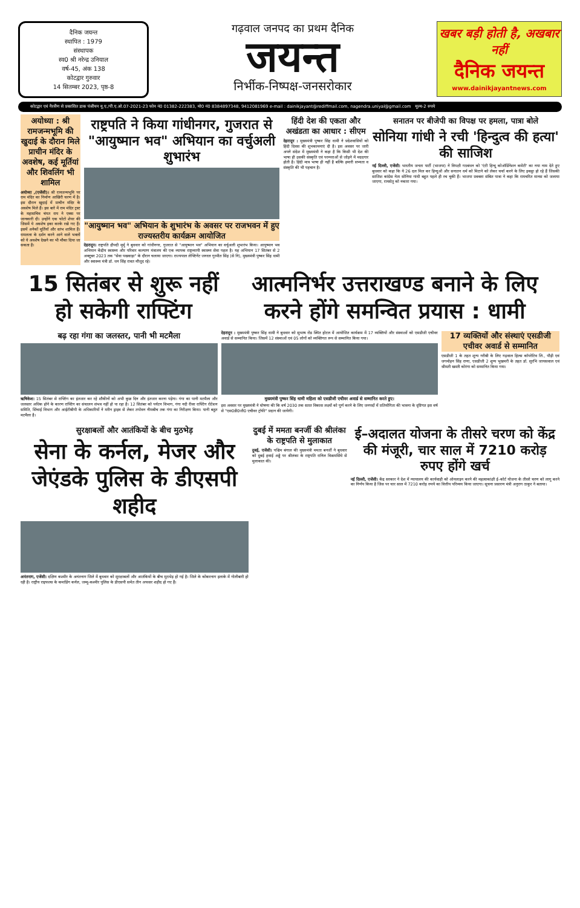दैनिक जयन्त
स्थापित : 1979
संस्थापक
स्व0 श्री नरेन्द्र उनियाल
वर्ष-45, अंक 138
कोटद्वार गुरुवार
14 सितम्बर 2023, पृष्ठ-8
गढ़वाल जनपद का प्रथम दैनिक
जयन्त
निर्भीक-निष्पक्ष-जनसरोकार
खबर बड़ी होती है, अखबार नहीं
दैनिक जयन्त
www.dainikjayantnews.com
कोटद्वार एवं गैरसैंण से प्रकाशित डाक पंजीयन यू.ए./पी.ए.ओ.07-2021-23 फोन नं0 01382-222383, मो0 नं0 8384897348, 9412081969 e-mail : dainikjayant@rediffmail.com, nagendra.uniyal@gmail.com मूल्य-2 रुपये
अयोध्या : श्री रामजन्मभूमि की खुदाई के दौरान मिले प्राचीन मंदिर के अवशेष, कई मूर्तियां और शिवलिंग भी शामिल
अयोध्या ,(एजेंसी)। श्री रामजन्मभूमि पर राम मंदिर का निर्माण आखिरी चरण में है। इस दौरान खुदाई में प्राचीन मंदिर के अवशेष मिले हैं। इस बारे में राम मंदिर ट्रस्ट के महासचिव चंपत राय ने एक्स पर जानकारी दी। उन्होंने एक फोटो शेयर की जिसमें ये अवशेष इका करके रखे गए हैं। इसमें अनेकों मूर्तियाँ और स्तंभ शामिल हैं। रामलला के दर्शन करने आने वाले भक्तों को ये अवशेष देखने का भी मौका दिया जा सकता है।
राष्ट्रपति ने किया गांधीनगर, गुजरात से "आयुष्मान भव" अभियान का वर्चुअली शुभारंभ
"आयुष्मान भव" अभियान के शुभारंभ के अवसर पर राजभवन में हुए राज्यस्तरीय कार्यक्रम आयोजित
देहरादून। राष्ट्रपति द्रौपदी मुर्मु ने बुधवार को गांधीनगर, गुजरात से "आयुष्मान भव" अभियान का वर्चुअली शुभारंभ किया। आयुष्मान भव अभियान केंद्रीय स्वास्थ्य और परिवार कल्याण मंत्रालय की एक व्यापक राष्ट्रव्यापी स्वास्थ्य सेवा पहल है। यह अभियान 17 सितंबर से 2 अक्टूबर 2023 तक "सेवा पखवाड़ा" के दौरान चलाया जाएगा। राज्यपाल लेफ्टिनेंट जनरल गुरमीत सिंह (से नि), मुख्यमंत्री पुष्कर सिंह धामी और स्वास्थ्य मंत्री डॉ. धन सिंह रावत मौजूद रहे।
हिंदी देश की एकता और अखंडता का आधार : सीएम
देहरादून : मुख्यमंत्री पुष्कर सिंह धामी ने प्रदेशवासियों को हिंदी दिवस की शुभकामनाएं दी है। इस अवसर पर जारी अपने संदेश में मुख्यमंत्री ने कहा है कि किसी भी देश की भाषा ही उसकी संस्कृति एवं परम्पराओं से जोड़ने में मददगार होती है। हिंदी मात्र भाषा ही नहीं है बल्कि हमारी सभ्यता व संस्कृति की भी पहचान है।
सनातन पर बीजेपी का विपक्ष पर हमला, पात्रा बोले
सोनिया गांधी ने रची 'हिन्दुत्व की हत्या' की साजिश
नई दिल्ली, एजेंसी। भारतीय जनता पार्टी (भाजपा) ने विपक्षी गठबंधन को 'एंटी हिन्दू कोऑर्डिनेशन कमेटी' का नया नाम देते हुए बुधवार को कहा कि ये 26 दल मिल कर हिन्दुओं और सनातन धर्म को मिटाने को लेकर चर्चा करने के लिए इकट्ठा हो रहे हैं जिसकी साजिश कांग्रेस नेता सोनिया गांधी बहुत पहले ही रच चुकी हैं। भाजपा प्रवक्ता संबित पात्रा ने कहा कि रामचरित मानस को जलाया जाएगा, रामसेतु को नकारा गया।
15 सितंबर से शुरू नहीं हो सकेगी राफ्टिंग
आत्मनिर्भर उत्तराखण्ड बनाने के लिए करने होंगे समन्वित प्रयास : धामी
बढ़ रहा गंगा का जलस्तर, पानी भी मटमैला
ऋषिकेश। 15 सितंबर से राफ्टिंग का इंतजार कर रहे शौकीनों को अभी कुछ दिन और इंतजार करना पड़ेगा। गंगा का पानी मटमैला और जलस्तर अधिक होने के कारण राफ्टिंग का संचालन संभव नहीं हो पा रहा है। 12 सितंबर को पर्यटन विभाग, गंगा नदी रीवर राफ्टिंग रोटेशन समिति, सिंचाई विभाग और आईटीबीपी के अधिकारियों ने मरीन ड्राइव से लेकर तपोवन नीमबीच तक गंगा का निरीक्षण किया। पानी बहुत मटमैला है।
देहरादून : मुख्यमंत्री पुष्कर सिंह धामी ने बुधवार को सुभाष रोड स्थित होटल में आयोजित कार्यक्रम में 17 व्यक्तियों और संस्थाओं को एसडीजी एचीवर अवार्ड से सम्मानित किया। जिसमें 12 संस्थाओं एवं 05 लोगों को व्यक्तिगत रूप से सम्मानित किया गया।
मुख्यमंत्री पुष्कर सिंह धामी महिला को एसडीजी एचीवर अवार्ड से सम्मानित करते हुए।
इस अवसर पर मुख्यमंत्री ने घोषणा की कि वर्ष 2030 तक सतत विकास लक्ष्यों को पूर्ण करने के लिए जनपदों में प्रतियोगिता की भावना के दृष्टिगत इस वर्ष से "एस0डी0जी0 एचीवर ट्रॉफी" प्रदान की जायेगी।
17 व्यक्तियों और संस्थाएं एसडीजी एचीवर अवार्ड से सम्मानित
एसडीजी 1 के तहत शून्य गरीबी के लिए गढ़वाल हिल्स कॉपरेटिव लि., पौड़ी एवं जगमोहन सिंह राणा, एसडीजी 2 शून्य भुखमरी के तहत डॉ. सुरभि जायसवाल एवं श्रीमती खस्ती कोरंगा को सम्मानित किया गया।
सुरक्षाबलों और आतंकियों के बीच मुठभेड़
सेना के कर्नल, मेजर और जेएंडके पुलिस के डीएसपी शहीद
अनंतनाग, एजेंसी। दक्षिण कश्मीर के अनंतनाग जिले में बुधवार को सुरक्षाबलों और आतंकियों के बीच मुठभेड़ हो गई है। जिले के कोकरनाग इलाके में गोलीबारी हो रही है। राष्ट्रीय राइफल्स के कमांडिंग कर्नल, जम्मू-कश्मीर पुलिस के डीएसपी समेत तीन अफसर शहीद हो गए हैं।
दुबई में ममता बनर्जी की श्रीलंका के राष्ट्रपति से मुलाकात
दुबई, एजेंसी। पश्चिम बंगाल की मुख्यमंत्री ममता बनर्जी ने बुधवार को दुबई हवाई अड्डे पर श्रीलंका के राष्ट्रपति रानिल विक्रमसिंघे से मुलाकात की।
ई–अदालत योजना के तीसरे चरण को केंद्र की मंजूरी, चार साल में 7210 करोड़ रुपए होंगे खर्च
नई दिल्ली, एजेंसी। केंद्र सरकार ने देश में न्यायालय की कार्यवाही को ऑनलाइन करने की महत्वाकांक्षी ई–कोर्ट योजना के तीसरे चरण को लागू करने का निर्णय किया है जिस पर चार साल में 7210 करोड़ रुपये का वित्तीय परिव्यय किया जाएगा। सूचना प्रसारण मंत्री अनुराग ठाकुर ने बताया।